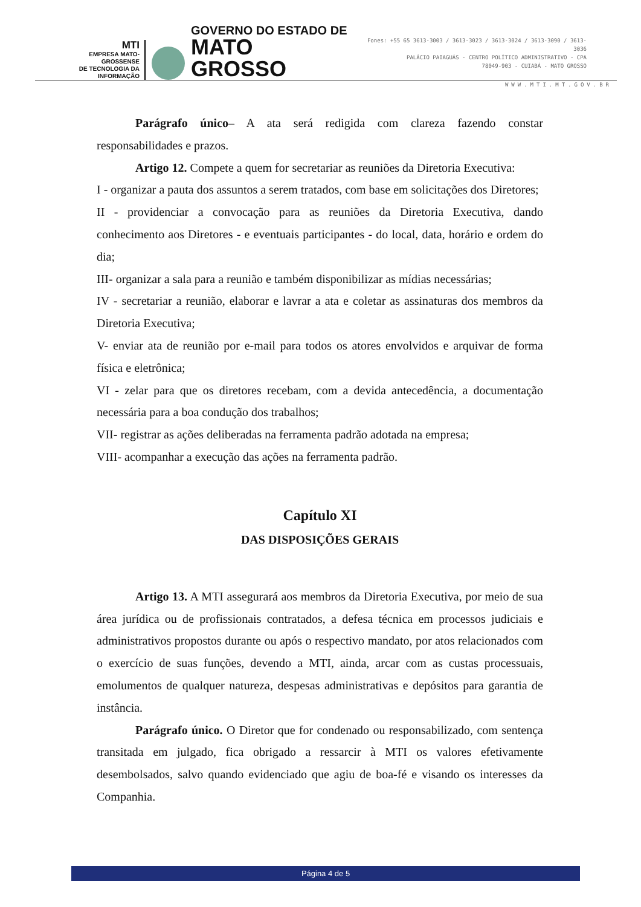MTI
EMPRESA MATO-GROSSENSE
DE TECNOLOGIA DA
INFORMAÇÃO
GOVERNO DO ESTADO DE
MATO GROSSO
Fones: +55 65 3613-3003 / 3613-3023 / 3613-3024 / 3613-3090 / 3613-3036
PALÁCIO PAIAGUÁS - CENTRO POLÍTICO ADMINISTRATIVO - CPA
78049-903 - CUIABÁ - MATO GROSSO
WWW.MTI.MT.GOV.BR
Parágrafo único– A ata será redigida com clareza fazendo constar responsabilidades e prazos.
Artigo 12. Compete a quem for secretariar as reuniões da Diretoria Executiva:
I - organizar a pauta dos assuntos a serem tratados, com base em solicitações dos Diretores;
II - providenciar a convocação para as reuniões da Diretoria Executiva, dando conhecimento aos Diretores - e eventuais participantes - do local, data, horário e ordem do dia;
III- organizar a sala para a reunião e também disponibilizar as mídias necessárias;
IV - secretariar a reunião, elaborar e lavrar a ata e coletar as assinaturas dos membros da Diretoria Executiva;
V- enviar ata de reunião por e-mail para todos os atores envolvidos e arquivar de forma física e eletrônica;
VI - zelar para que os diretores recebam, com a devida antecedência, a documentação necessária para a boa condução dos trabalhos;
VII- registrar as ações deliberadas na ferramenta padrão adotada na empresa;
VIII- acompanhar a execução das ações na ferramenta padrão.
Capítulo XI
DAS DISPOSIÇÕES GERAIS
Artigo 13. A MTI assegurará aos membros da Diretoria Executiva, por meio de sua área jurídica ou de profissionais contratados, a defesa técnica em processos judiciais e administrativos propostos durante ou após o respectivo mandato, por atos relacionados com o exercício de suas funções, devendo a MTI, ainda, arcar com as custas processuais, emolumentos de qualquer natureza, despesas administrativas e depósitos para garantia de instância.
Parágrafo único. O Diretor que for condenado ou responsabilizado, com sentença transitada em julgado, fica obrigado a ressarcir à MTI os valores efetivamente desembolsados, salvo quando evidenciado que agiu de boa-fé e visando os interesses da Companhia.
Página 4 de 5